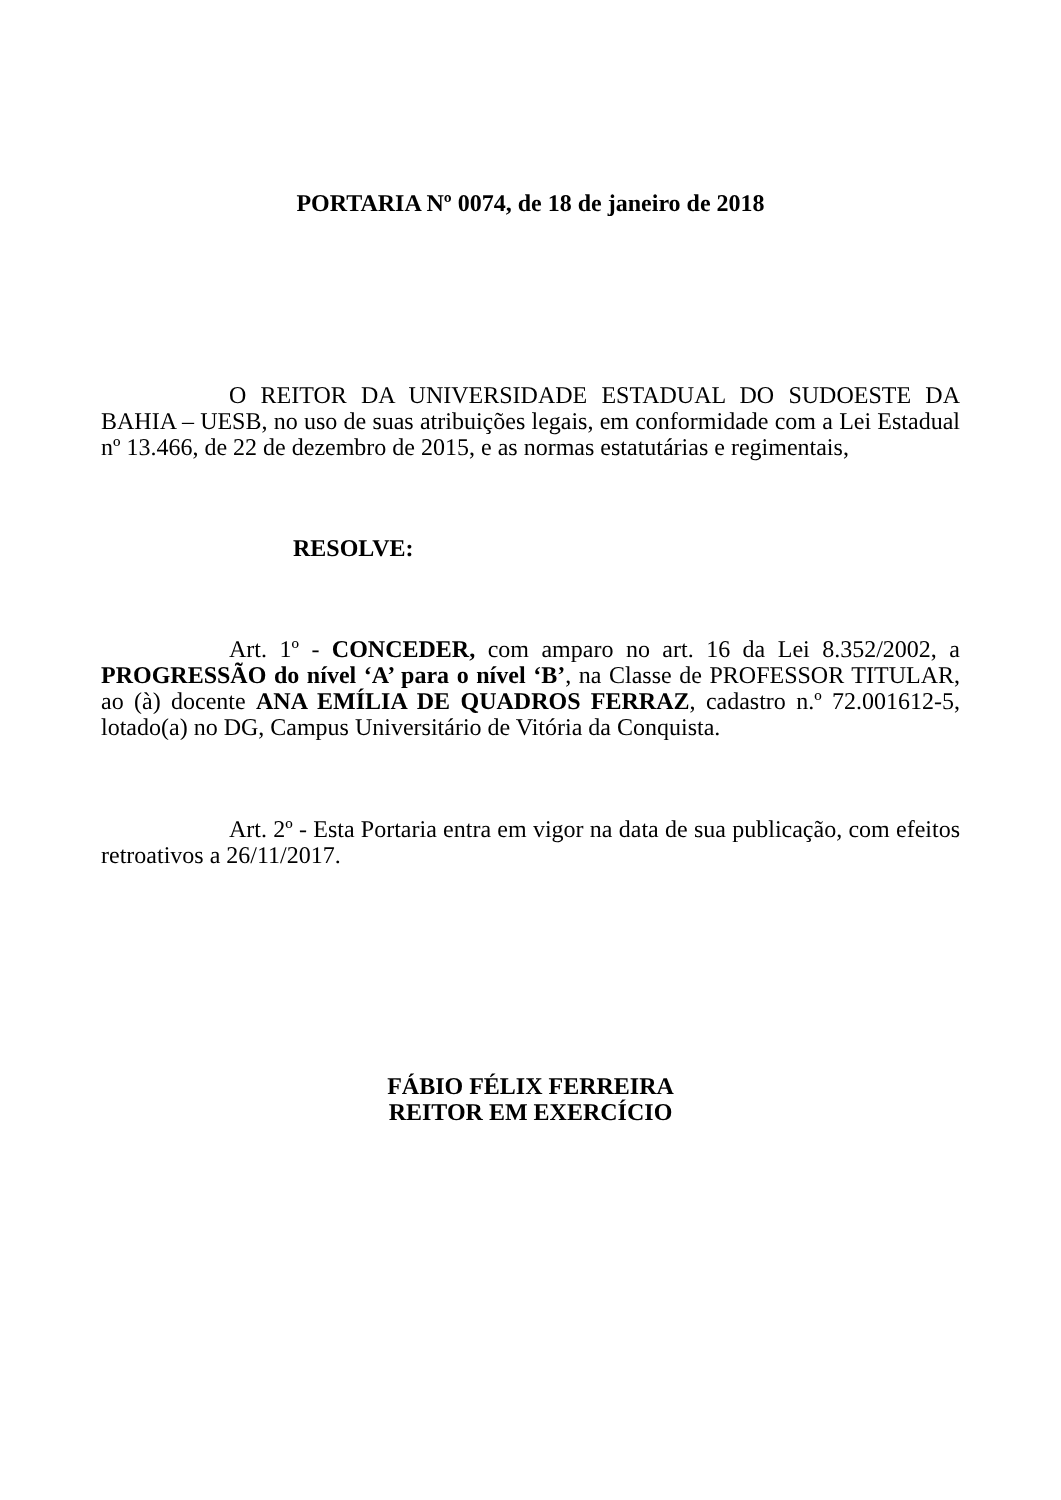PORTARIA Nº 0074, de 18 de janeiro de 2018
O REITOR DA UNIVERSIDADE ESTADUAL DO SUDOESTE DA BAHIA – UESB, no uso de suas atribuições legais, em conformidade com a Lei Estadual nº 13.466, de 22 de dezembro de 2015, e as normas estatutárias e regimentais,
RESOLVE:
Art. 1º - CONCEDER, com amparo no art. 16 da Lei 8.352/2002, a PROGRESSÃO do nível ‘A’ para o nível ‘B’, na Classe de PROFESSOR TITULAR, ao (à) docente ANA EMÍLIA DE QUADROS FERRAZ, cadastro n.º 72.001612-5, lotado(a) no DG, Campus Universitário de Vitória da Conquista.
Art. 2º - Esta Portaria entra em vigor na data de sua publicação, com efeitos retroativos a 26/11/2017.
FÁBIO FÉLIX FERREIRA
REITOR EM EXERCÍCIO